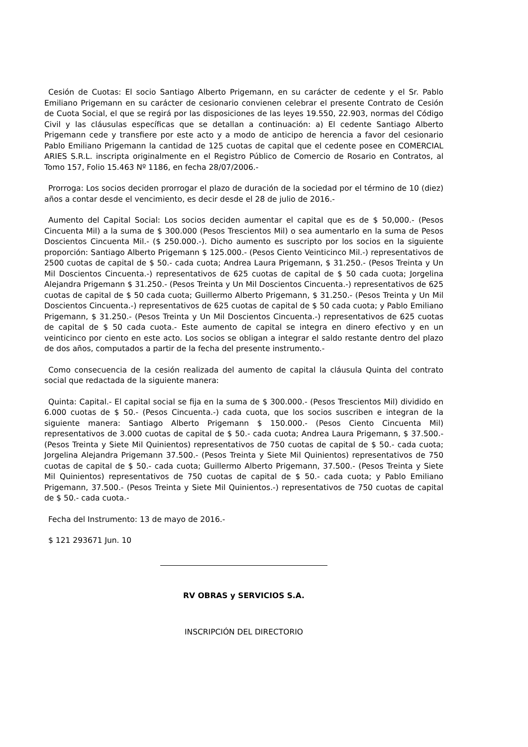Cesión de Cuotas: El socio Santiago Alberto Prigemann, en su carácter de cedente y el Sr. Pablo Emiliano Prigemann en su carácter de cesionario convienen celebrar el presente Contrato de Cesión de Cuota Social, el que se regirá por las disposiciones de las leyes 19.550, 22.903, normas del Código Civil y las cláusulas específicas que se detallan a continuación: a) El cedente Santiago Alberto Prigemann cede y transfiere por este acto y a modo de anticipo de herencia a favor del cesionario Pablo Emiliano Prigemann la cantidad de 125 cuotas de capital que el cedente posee en COMERCIAL ARIES S.R.L. inscripta originalmente en el Registro Público de Comercio de Rosario en Contratos, al Tomo 157, Folio 15.463 Nº 1186, en fecha 28/07/2006.-
Prorroga: Los socios deciden prorrogar el plazo de duración de la sociedad por el término de 10 (diez) años a contar desde el vencimiento, es decir desde el 28 de julio de 2016.-
Aumento del Capital Social: Los socios deciden aumentar el capital que es de $ 50,000.- (Pesos Cincuenta Mil) a la suma de $ 300.000 (Pesos Trescientos Mil) o sea aumentarlo en la suma de Pesos Doscientos Cincuenta Mil.- ($ 250.000.-). Dicho aumento es suscripto por los socios en la siguiente proporción: Santiago Alberto Prigemann $ 125.000.- (Pesos Ciento Veinticinco Mil.-) representativos de 2500 cuotas de capital de $ 50.- cada cuota; Andrea Laura Prigemann, $ 31.250.- (Pesos Treinta y Un Mil Doscientos Cincuenta.-) representativos de 625 cuotas de capital de $ 50 cada cuota; Jorgelina Alejandra Prigemann $ 31.250.- (Pesos Treinta y Un Mil Doscientos Cincuenta.-) representativos de 625 cuotas de capital de $ 50 cada cuota; Guillermo Alberto Prigemann, $ 31.250.- (Pesos Treinta y Un Mil Doscientos Cincuenta.-) representativos de 625 cuotas de capital de $ 50 cada cuota; y Pablo Emiliano Prigemann, $ 31.250.- (Pesos Treinta y Un Mil Doscientos Cincuenta.-) representativos de 625 cuotas de capital de $ 50 cada cuota.- Este aumento de capital se integra en dinero efectivo y en un veinticinco por ciento en este acto. Los socios se obligan a integrar el saldo restante dentro del plazo de dos años, computados a partir de la fecha del presente instrumento.-
Como consecuencia de la cesión realizada del aumento de capital la cláusula Quinta del contrato social que redactada de la siguiente manera:
Quinta: Capital.- El capital social se fija en la suma de $ 300.000.- (Pesos Trescientos Mil) dividido en 6.000 cuotas de $ 50.- (Pesos Cincuenta.-) cada cuota, que los socios suscriben e integran de la siguiente manera: Santiago Alberto Prigemann $ 150.000.- (Pesos Ciento Cincuenta Mil) representativos de 3.000 cuotas de capital de $ 50.- cada cuota; Andrea Laura Prigemann, $ 37.500.- (Pesos Treinta y Siete Mil Quinientos) representativos de 750 cuotas de capital de $ 50.- cada cuota; Jorgelina Alejandra Prigemann 37.500.- (Pesos Treinta y Siete Mil Quinientos) representativos de 750 cuotas de capital de $ 50.- cada cuota; Guillermo Alberto Prigemann, 37.500.- (Pesos Treinta y Siete Mil Quinientos) representativos de 750 cuotas de capital de $ 50.- cada cuota; y Pablo Emiliano Prigemann, 37.500.- (Pesos Treinta y Siete Mil Quinientos.-) representativos de 750 cuotas de capital de $ 50.- cada cuota.-
Fecha del Instrumento: 13 de mayo de 2016.-
$ 121 293671 Jun. 10
RV OBRAS y SERVICIOS S.A.
INSCRIPCIÓN DEL DIRECTORIO